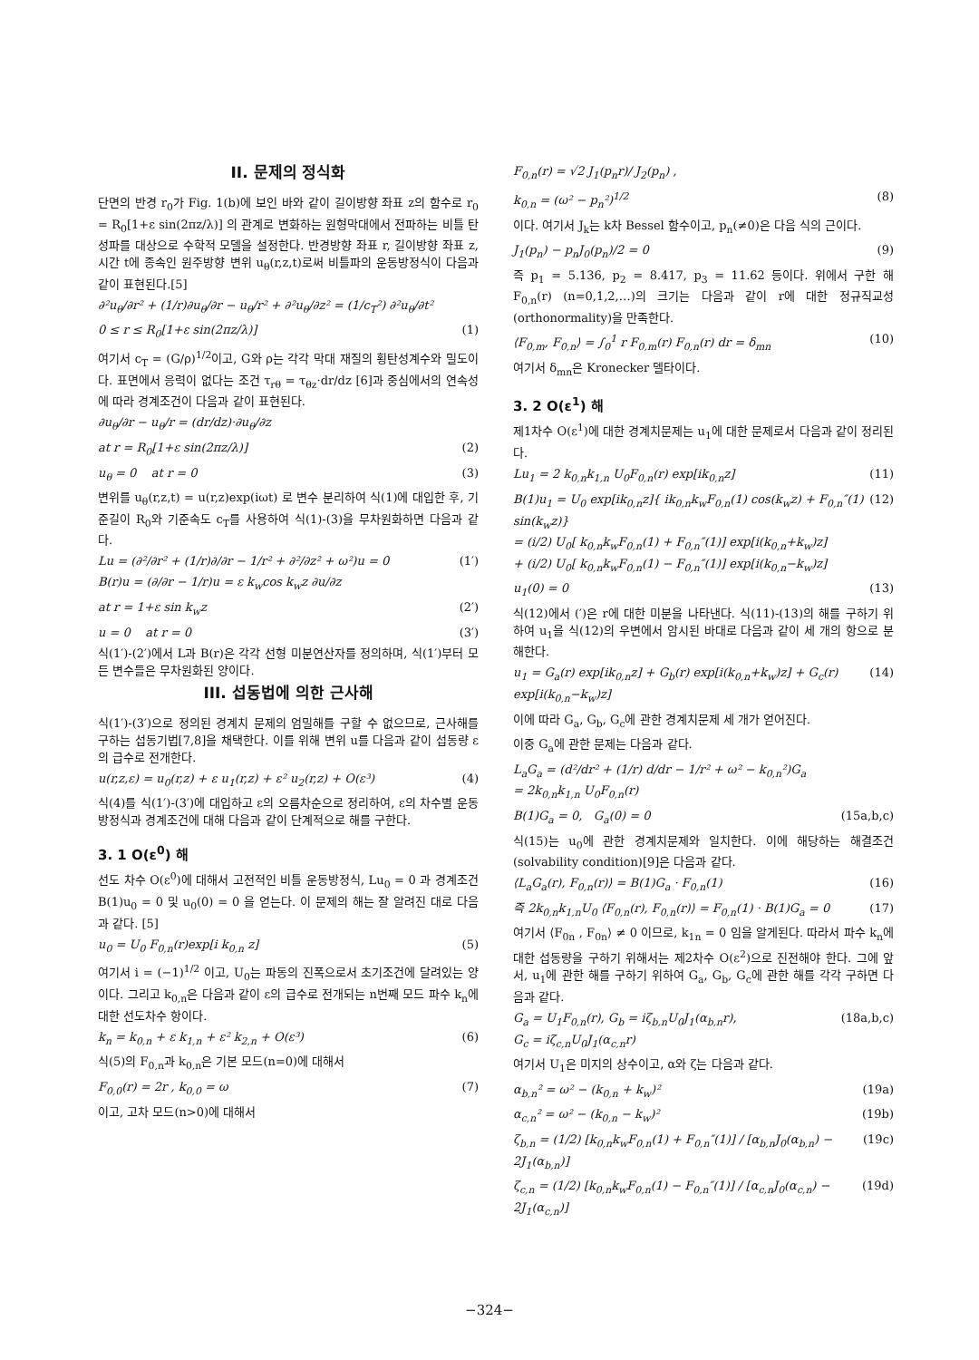II. 문제의 정식화
단면의 반경 r<sub>0</sub>가 Fig. 1(b)에 보인 바와 같이 길이방향 좌표 z의 함수로 r<sub>0</sub> = R<sub>0</sub>[1+ε sin(2πz/λ)] 의 관계로 변화하는 원형막대에서 전파하는 비틀 탄성파를 대상으로 수학적 모델을 설정한다. 반경방향 좌표 r, 길이방향 좌표 z, 시간 t에 종속인 원주방향 변위 u<sub>θ</sub>(r,z,t)로써 비틀파의 운동방정식이 다음과 같이 표현된다.[5]
∂²u<sub>θ</sub>/∂r² + (1/r)∂u<sub>θ</sub>/∂r − u<sub>θ</sub>/r² + ∂²u<sub>θ</sub>/∂z² = (1/c<sub>T</sub>²) ∂²u<sub>θ</sub>/∂t²
0 ≤ r ≤ R<sub>0</sub>[1+ε sin(2πz/λ)] (1)
여기서 c<sub>T</sub> = (G/ρ)<sup>1/2</sup>이고, G와 ρ는 각각 막대 재질의 횡탄성계수와 밀도이다. 표면에서 응력이 없다는 조건 τ<sub>rθ</sub> = τ<sub>θz</sub>·dr/dz [6]과 중심에서의 연속성에 따라 경계조건이 다음과 같이 표현된다.
∂u<sub>θ</sub>/∂r − u<sub>θ</sub>/r = (dr/dz)·∂u<sub>θ</sub>/∂z
at r = R<sub>0</sub>[1+ε sin(2πz/λ)] (2)
u<sub>θ</sub> = 0 at r = 0 (3)
변위를 u<sub>θ</sub>(r,z,t) = u(r,z)exp(iωt) 로 변수 분리하여 식(1)에 대입한 후, 기준길이 R<sub>0</sub>와 기준속도 c<sub>T</sub>를 사용하여 식(1)-(3)을 무차원화하면 다음과 같다.
Lu = (∂²/∂r² + (1/r)∂/∂r − 1/r² + ∂²/∂z² + ω²)u = 0 (1′)
B(r)u = (∂/∂r − 1/r)u = ε k<sub>w</sub>cos k<sub>w</sub>z ∂u/∂z
at r = 1+ε sin k<sub>w</sub>z (2′)
u = 0 at r = 0 (3′)
식(1′)-(2′)에서 L과 B(r)은 각각 선형 미분연산자를 정의하며, 식(1′)부터 모든 변수들은 무차원화된 양이다.
III. 섭동법에 의한 근사해
식(1′)-(3′)으로 정의된 경계치 문제의 엄밀해를 구할 수 없으므로, 근사해를 구하는 섭동기법[7,8]을 채택한다. 이를 위해 변위 u를 다음과 같이 섭동량 ε의 급수로 전개한다.
u(r,z,ε) = u<sub>0</sub>(r,z) + ε u<sub>1</sub>(r,z) + ε² u<sub>2</sub>(r,z) + O(ε³) (4)
식(4)를 식(1′)-(3′)에 대입하고 ε의 오름차순으로 정리하여, ε의 차수별 운동방정식과 경계조건에 대해 다음과 같이 단계적으로 해를 구한다.
3. 1 O(ε<sup>0</sup>) 해
선도 차수 O(ε<sup>0</sup>)에 대해서 고전적인 비틀 운동방정식, Lu<sub>0</sub> = 0 과 경계조건 B(1)u<sub>0</sub> = 0 및 u<sub>0</sub>(0) = 0 을 얻는다. 이 문제의 해는 잘 알려진 대로 다음과 같다. [5]
u<sub>0</sub> = U<sub>0</sub> F<sub>0,n</sub>(r)exp[i k<sub>0,n</sub> z] (5)
여기서 i = (−1)<sup>1/2</sup> 이고, U<sub>0</sub>는 파동의 진폭으로서 초기조건에 달려있는 양이다. 그리고 k<sub>0,n</sub>은 다음과 같이 ε의 급수로 전개되는 n번째 모드 파수 k<sub>n</sub>에 대한 선도차수 항이다.
k<sub>n</sub> = k<sub>0,n</sub> + ε k<sub>1,n</sub> + ε² k<sub>2,n</sub> + O(ε³) (6)
식(5)의 F<sub>0,n</sub>과 k<sub>0,n</sub>은 기본 모드(n=0)에 대해서
F<sub>0,0</sub>(r) = 2r , k<sub>0,0</sub> = ω (7)
이고, 고차 모드(n>0)에 대해서
F<sub>0,n</sub>(r) = √2 J<sub>1</sub>(p<sub>n</sub>r)/ J<sub>2</sub>(p<sub>n</sub>) ,
k<sub>0,n</sub> = (ω² − p<sub>n</sub>²)<sup>1/2</sup> (8)
이다. 여기서 J<sub>k</sub>는 k차 Bessel 함수이고, p<sub>n</sub>(≠0)은 다음 식의 근이다.
J<sub>1</sub>(p<sub>n</sub>) − p<sub>n</sub>J<sub>0</sub>(p<sub>n</sub>)/2 = 0 (9)
즉 p<sub>1</sub> = 5.136, p<sub>2</sub> = 8.417, p<sub>3</sub> = 11.62 등이다. 위에서 구한 해 F<sub>0,n</sub>(r) (n=0,1,2,…)의 크기는 다음과 같이 r에 대한 정규직교성(orthonormality)을 만족한다.
⟨F<sub>0,m</sub>, F<sub>0,n</sub>⟩ = ∫<sub>0</sub><sup>1</sup> r F<sub>0,m</sub>(r) F<sub>0,n</sub>(r) dr = δ<sub>mn</sub> (10)
여기서 δ<sub>mn</sub>은 Kronecker 델타이다.
3. 2 O(ε<sup>1</sup>) 해
제1차수 O(ε<sup>1</sup>)에 대한 경계치문제는 u<sub>1</sub>에 대한 문제로서 다음과 같이 정리된다.
Lu<sub>1</sub> = 2 k<sub>0,n</sub>k<sub>1,n</sub> U<sub>0</sub>F<sub>0,n</sub>(r) exp[ik<sub>0,n</sub>z] (11)
B(1)u<sub>1</sub> = U<sub>0</sub> exp[ik<sub>0,n</sub>z]{ ik<sub>0,n</sub>k<sub>w</sub>F<sub>0,n</sub>(1) cos(k<sub>w</sub>z) + F<sub>0,n</sub>″(1) sin(k<sub>w</sub>z)}
= (i/2) U<sub>0</sub>[ k<sub>0,n</sub>k<sub>w</sub>F<sub>0,n</sub>(1) + F<sub>0,n</sub>″(1)] exp[i(k<sub>0,n</sub>+k<sub>w</sub>)z]
+ (i/2) U<sub>0</sub>[ k<sub>0,n</sub>k<sub>w</sub>F<sub>0,n</sub>(1) − F<sub>0,n</sub>″(1)] exp[i(k<sub>0,n</sub>−k<sub>w</sub>)z] (12)
u<sub>1</sub>(0) = 0 (13)
식(12)에서 (′)은 r에 대한 미분을 나타낸다. 식(11)-(13)의 해를 구하기 위하여 u<sub>1</sub>을 식(12)의 우변에서 암시된 바대로 다음과 같이 세 개의 항으로 분해한다.
u<sub>1</sub> = G<sub>a</sub>(r) exp[ik<sub>0,n</sub>z] + G<sub>b</sub>(r) exp[i(k<sub>0,n</sub>+k<sub>w</sub>)z] + G<sub>c</sub>(r) exp[i(k<sub>0,n</sub>−k<sub>w</sub>)z] (14)
이에 따라 G<sub>a</sub>, G<sub>b</sub>, G<sub>c</sub>에 관한 경계치문제 세 개가 얻어진다.
이중 G<sub>a</sub>에 관한 문제는 다음과 같다.
L<sub>a</sub>G<sub>a</sub> = (d²/dr² + (1/r) d/dr − 1/r² + ω² − k<sub>0,n</sub>²)G<sub>a</sub>
= 2k<sub>0,n</sub>k<sub>1,n</sub> U<sub>0</sub>F<sub>0,n</sub>(r)
B(1)G<sub>a</sub> = 0, G<sub>a</sub>(0) = 0 (15a,b,c)
식(15)는 u<sub>0</sub>에 관한 경계치문제와 일치한다. 이에 해당하는 해결조건(solvability condition)[9]은 다음과 같다.
⟨L<sub>a</sub>G<sub>a</sub>(r), F<sub>0,n</sub>(r)⟩ = B(1)G<sub>a</sub> · F<sub>0,n</sub>(1) (16)
즉 2k<sub>0,n</sub>k<sub>1,n</sub>U<sub>0</sub> ⟨F<sub>0,n</sub>(r), F<sub>0,n</sub>(r)⟩ = F<sub>0,n</sub>(1) · B(1)G<sub>a</sub> = 0 (17)
여기서 ⟨F<sub>0n</sub> , F<sub>0n</sub>⟩ ≠ 0 이므로, k<sub>1n</sub> = 0 임을 알게된다. 따라서 파수 k<sub>n</sub>에 대한 섭동량을 구하기 위해서는 제2차수 O(ε<sup>2</sup>)으로 진전해야 한다. 그에 앞서, u<sub>1</sub>에 관한 해를 구하기 위하여 G<sub>a</sub>, G<sub>b</sub>, G<sub>c</sub>에 관한 해를 각각 구하면 다음과 같다.
G<sub>a</sub> = U<sub>1</sub>F<sub>0,n</sub>(r), G<sub>b</sub> = iζ<sub>b,n</sub>U<sub>0</sub>J<sub>1</sub>(α<sub>b,n</sub>r),
G<sub>c</sub> = iζ<sub>c,n</sub>U<sub>0</sub>J<sub>1</sub>(α<sub>c,n</sub>r) (18a,b,c)
여기서 U<sub>1</sub>은 미지의 상수이고, α와 ζ는 다음과 같다.
α<sub>b,n</sub>² = ω² − (k<sub>0,n</sub> + k<sub>w</sub>)² (19a)
α<sub>c,n</sub>² = ω² − (k<sub>0,n</sub> − k<sub>w</sub>)² (19b)
ζ<sub>b,n</sub> = (1/2) [k<sub>0,n</sub>k<sub>w</sub>F<sub>0,n</sub>(1) + F<sub>0,n</sub>″(1)] / [α<sub>b,n</sub>J<sub>0</sub>(α<sub>b,n</sub>) − 2J<sub>1</sub>(α<sub>b,n</sub>)] (19c)
ζ<sub>c,n</sub> = (1/2) [k<sub>0,n</sub>k<sub>w</sub>F<sub>0,n</sub>(1) − F<sub>0,n</sub>″(1)] / [α<sub>c,n</sub>J<sub>0</sub>(α<sub>c,n</sub>) − 2J<sub>1</sub>(α<sub>c,n</sub>)] (19d)
−324−